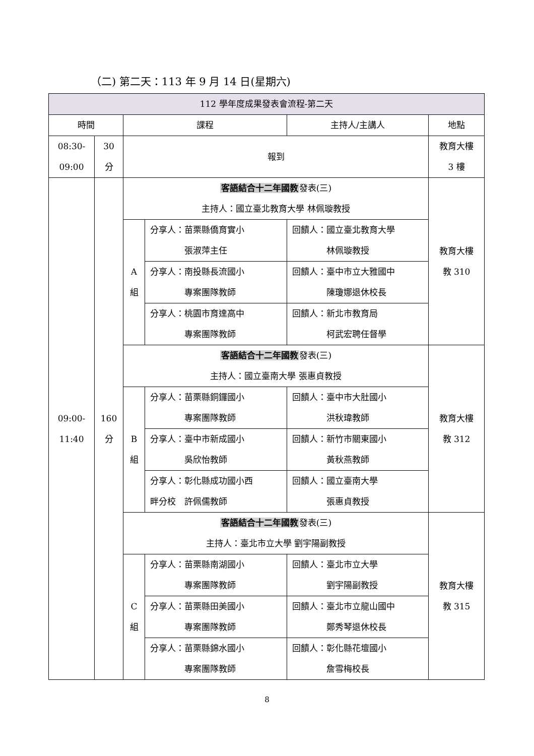（二) 第二天：113 年 9 月 14 日(星期六)
| 112 學年度成果發表會流程-第二天 | | | | | |
| --- | --- | --- | --- | --- | --- |
| 時間 | | 課程 | | 主持人/主講人 | 地點 |
| 08:30- 09:00 | 30 分 | 報到 | | | 教育大樓 3 樓 |
| 09:00- 11:40 | 160 分 | 客語結合十二年國教 發表(三) 主持人：國立臺北教育大學 林佩璇教授 | | | 教育大樓 教 310 |
| | | A 組 | 分享人：苗栗縣僑育實小 張淑萍主任 | 回饋人：國立臺北教育大學 林佩璇教授 | |
| | | | 分享人：南投縣長流國小 專案團隊教師 | 回饋人：臺中市立大雅國中 陳瓊娜退休校長 | |
| | | | 分享人：桃園市育達高中 專案團隊教師 | 回饋人：新北市教育局 柯武宏聘任督學 | |
| | | 客語結合十二年國教 發表(三) 主持人：國立臺南大學 張惠貞教授 | | | 教育大樓 教 312 |
| | | B 組 | 分享人：苗栗縣銅鑼國小 專案團隊教師 | 回饋人：臺中市大肚國小 洪秋瑋教師 | |
| | | | 分享人：臺中市新成國小 吳欣怡教師 | 回饋人：新竹市關東國小 黃秋燕教師 | |
| | | | 分享人：彰化縣成功國小西 畔分校 許佩儒教師 | 回饋人：國立臺南大學 張惠貞教授 | |
| | | 客語結合十二年國教 發表(三) 主持人：臺北市立大學 劉宇陽副教授 | | | 教育大樓 教 315 |
| | | C 組 | 分享人：苗栗縣南湖國小 專案團隊教師 | 回饋人：臺北市立大學 劉宇陽副教授 | |
| | | | 分享人：苗栗縣田美國小 專案團隊教師 | 回饋人：臺北市立龍山國中 鄭秀琴退休校長 | |
| | | | 分享人：苗栗縣錦水國小 專案團隊教師 | 回饋人：彰化縣花壇國小 詹雪梅校長 | |
8